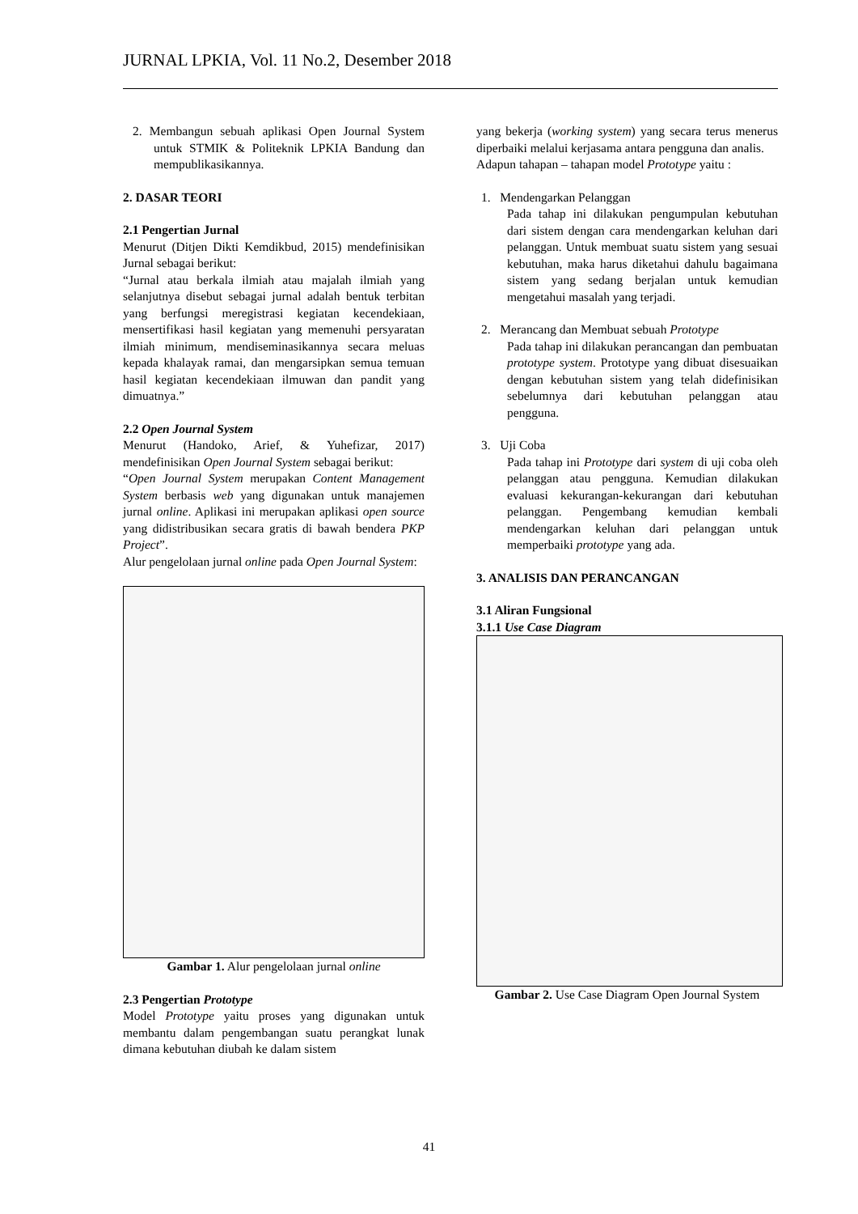JURNAL LPKIA, Vol. 11 No.2, Desember 2018
2. Membangun sebuah aplikasi Open Journal System untuk STMIK & Politeknik LPKIA Bandung dan mempublikasikannya.
2. DASAR TEORI
2.1 Pengertian Jurnal
Menurut (Ditjen Dikti Kemdikbud, 2015) mendefinisikan Jurnal sebagai berikut:
“Jurnal atau berkala ilmiah atau majalah ilmiah yang selanjutnya disebut sebagai jurnal adalah bentuk terbitan yang berfungsi meregistrasi kegiatan kecendekiaan, mensertifikasi hasil kegiatan yang memenuhi persyaratan ilmiah minimum, mendiseminasikannya secara meluas kepada khalayak ramai, dan mengarsipkan semua temuan hasil kegiatan kecendekiaan ilmuwan dan pandit yang dimuatnya.”
2.2 Open Journal System
Menurut (Handoko, Arief, & Yuhefizar, 2017) mendefinisikan Open Journal System sebagai berikut:
“Open Journal System merupakan Content Management System berbasis web yang digunakan untuk manajemen jurnal online. Aplikasi ini merupakan aplikasi open source yang didistribusikan secara gratis di bawah bendera PKP Project”.
Alur pengelolaan jurnal online pada Open Journal System:
Gambar 1. Alur pengelolaan jurnal online
2.3 Pengertian Prototype
Model Prototype yaitu proses yang digunakan untuk membantu dalam pengembangan suatu perangkat lunak dimana kebutuhan diubah ke dalam sistem
yang bekerja (working system) yang secara terus menerus diperbaiki melalui kerjasama antara pengguna dan analis.
Adapun tahapan – tahapan model Prototype yaitu :
1. Mendengarkan Pelanggan
Pada tahap ini dilakukan pengumpulan kebutuhan dari sistem dengan cara mendengarkan keluhan dari pelanggan. Untuk membuat suatu sistem yang sesuai kebutuhan, maka harus diketahui dahulu bagaimana sistem yang sedang berjalan untuk kemudian mengetahui masalah yang terjadi.
2. Merancang dan Membuat sebuah Prototype
Pada tahap ini dilakukan perancangan dan pembuatan prototype system. Prototype yang dibuat disesuaikan dengan kebutuhan sistem yang telah didefinisikan sebelumnya dari kebutuhan pelanggan atau pengguna.
3. Uji Coba
Pada tahap ini Prototype dari system di uji coba oleh pelanggan atau pengguna. Kemudian dilakukan evaluasi kekurangan-kekurangan dari kebutuhan pelanggan. Pengembang kemudian kembali mendengarkan keluhan dari pelanggan untuk memperbaiki prototype yang ada.
3. ANALISIS DAN PERANCANGAN
3.1 Aliran Fungsional
3.1.1 Use Case Diagram
Gambar 2. Use Case Diagram Open Journal System
41